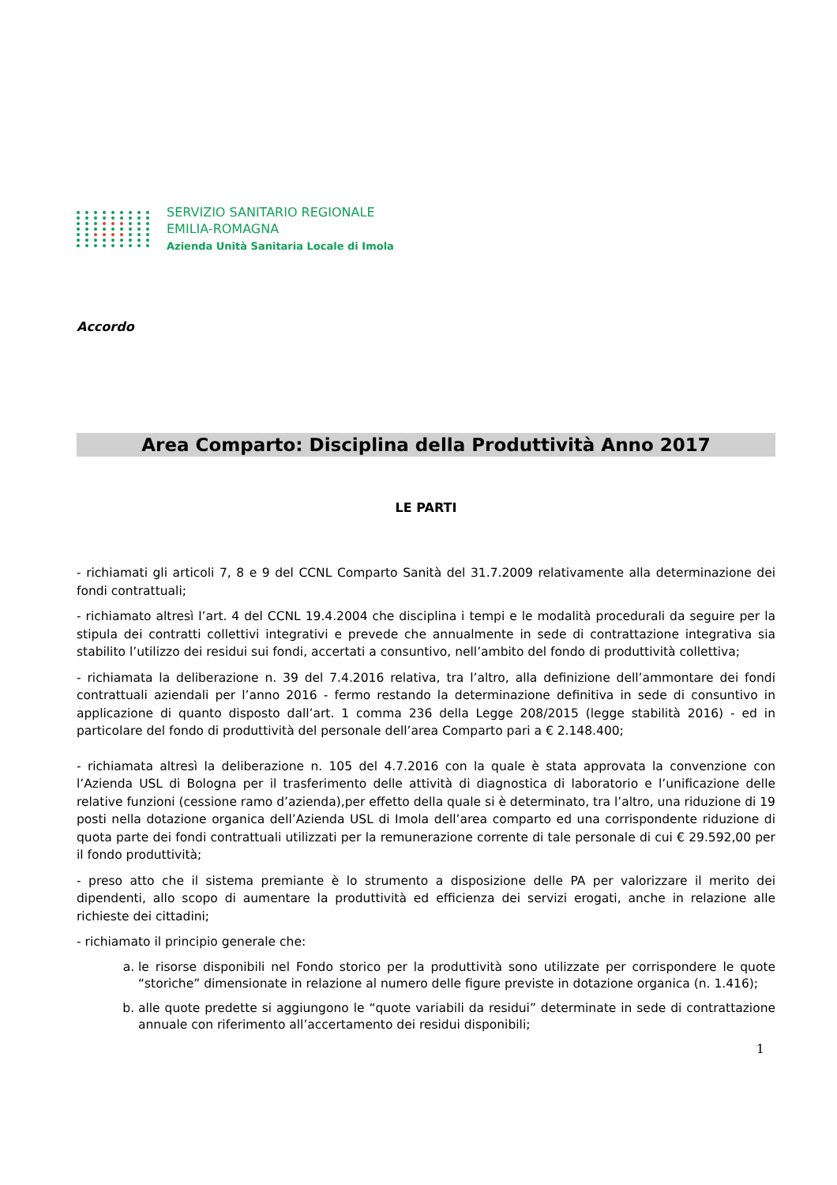SERVIZIO SANITARIO REGIONALE
EMILIA-ROMAGNA
Azienda Unità Sanitaria Locale di Imola
Accordo
Area Comparto: Disciplina della Produttività Anno 2017
LE PARTI
- richiamati gli articoli 7, 8 e 9 del CCNL Comparto Sanità del 31.7.2009 relativamente alla determinazione dei fondi contrattuali;
- richiamato altresì l’art. 4 del CCNL 19.4.2004 che disciplina i tempi e le modalità procedurali da seguire per la stipula dei contratti collettivi integrativi e prevede che annualmente in sede di contrattazione integrativa sia stabilito l’utilizzo dei residui sui fondi, accertati a consuntivo, nell’ambito del fondo di produttività collettiva;
- richiamata la deliberazione n. 39 del 7.4.2016 relativa, tra l’altro, alla definizione dell’ammontare dei fondi contrattuali aziendali per l’anno 2016 - fermo restando la determinazione definitiva in sede di consuntivo in applicazione di quanto disposto dall’art. 1 comma 236 della Legge 208/2015 (legge stabilità 2016) - ed in particolare del fondo di produttività del personale dell’area Comparto pari a € 2.148.400;
- richiamata altresì la deliberazione n. 105 del 4.7.2016 con la quale è stata approvata la convenzione con l’Azienda USL di Bologna per il trasferimento delle attività di diagnostica di laboratorio e l’unificazione delle relative funzioni (cessione ramo d’azienda),per effetto della quale si è determinato, tra l’altro, una riduzione di 19 posti nella dotazione organica dell’Azienda USL di Imola dell’area comparto ed una corrispondente riduzione di quota parte dei fondi contrattuali utilizzati per la remunerazione corrente di tale personale di cui € 29.592,00 per il fondo produttività;
- preso atto che il sistema premiante è lo strumento a disposizione delle PA per valorizzare il merito dei dipendenti, allo scopo di aumentare la produttività ed efficienza dei servizi erogati, anche in relazione alle richieste dei cittadini;
- richiamato il principio generale che:
a. le risorse disponibili nel Fondo storico per la produttività sono utilizzate per corrispondere le quote “storiche” dimensionate in relazione al numero delle figure previste in dotazione organica (n. 1.416);
b. alle quote predette si aggiungono le “quote variabili da residui” determinate in sede di contrattazione annuale con riferimento all’accertamento dei residui disponibili;
1